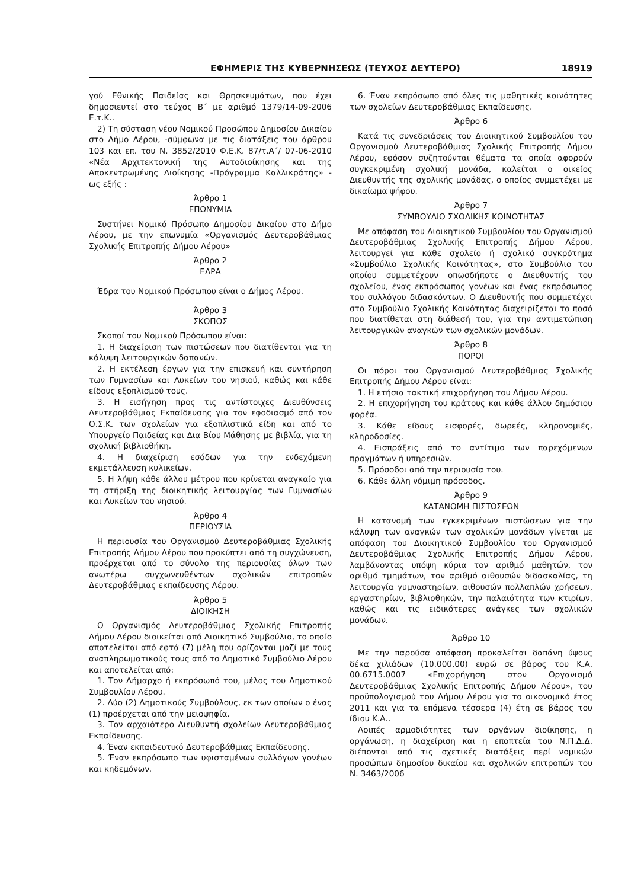ΕΦΗΜΕΡΙΣ ΤΗΣ ΚΥΒΕΡΝΗΣΕΩΣ (ΤΕΥΧΟΣ ΔΕΥΤΕΡΟ) 18919
γού Εθνικής Παιδείας και Θρησκευμάτων, που έχει δημοσιευτεί στο τεύχος Β΄ με αριθμό 1379/14-09-2006 Ε.τ.Κ..
2) Τη σύσταση νέου Νομικού Προσώπου Δημοσίου Δικαίου στο Δήμο Λέρου, -σύμφωνα με τις διατάξεις του άρθρου 103 και επ. του Ν. 3852/2010 Φ.Ε.Κ. 87/τ.Α΄/ 07-06-2010 «Νέα Αρχιτεκτονική της Αυτοδιοίκησης και της Αποκεντρωμένης Διοίκησης -Πρόγραμμα Καλλικράτης» - ως εξής :
Άρθρο 1
ΕΠΩΝΥΜΙΑ
Συστήνει Νομικό Πρόσωπο Δημοσίου Δικαίου στο Δήμο Λέρου, με την επωνυμία «Οργανισμός Δευτεροβάθμιας Σχολικής Επιτροπής Δήμου Λέρου»
Άρθρο 2
ΕΔΡΑ
Έδρα του Νομικού Πρόσωπου είναι ο Δήμος Λέρου.
Άρθρο 3
ΣΚΟΠΟΣ
Σκοποί του Νομικού Πρόσωπου είναι:
1. Η διαχείριση των πιστώσεων που διατίθενται για τη κάλυψη λειτουργικών δαπανών.
2. Η εκτέλεση έργων για την επισκευή και συντήρηση των Γυμνασίων και Λυκείων του νησιού, καθώς και κάθε είδους εξοπλισμού τους.
3. Η εισήγηση προς τις αντίστοιχες Διευθύνσεις Δευτεροβάθμιας Εκπαίδευσης για τον εφοδιασμό από τον Ο.Σ.Κ. των σχολείων για εξοπλιστικά είδη και από το Υπουργείο Παιδείας και Δια Βίου Μάθησης με βιβλία, για τη σχολική βιβλιοθήκη.
4. Η διαχείριση εσόδων για την ενδεχόμενη εκμετάλλευση κυλικείων.
5. Η λήψη κάθε άλλου μέτρου που κρίνεται αναγκαίο για τη στήριξη της διοικητικής λειτουργίας των Γυμνασίων και Λυκείων του νησιού.
Άρθρο 4
ΠΕΡΙΟΥΣΙΑ
Η περιουσία του Οργανισμού Δευτεροβάθμιας Σχολικής Επιτροπής Δήμου Λέρου που προκύπτει από τη συγχώνευση, προέρχεται από το σύνολο της περιουσίας όλων των ανωτέρω συγχωνευθέντων σχολικών επιτροπών Δευτεροβάθμιας εκπαίδευσης Λέρου.
Άρθρο 5
ΔΙΟΙΚΗΣΗ
Ο Οργανισμός Δευτεροβάθμιας Σχολικής Επιτροπής Δήμου Λέρου διοικείται από Διοικητικό Συμβούλιο, το οποίο αποτελείται από εφτά (7) μέλη που ορίζονται μαζί με τους αναπληρωματικούς τους από το Δημοτικό Συμβούλιο Λέρου και αποτελείται από:
1. Τον Δήμαρχο ή εκπρόσωπό του, μέλος του Δημοτικού Συμβουλίου Λέρου.
2. Δύο (2) Δημοτικούς Συμβούλους, εκ των οποίων ο ένας (1) προέρχεται από την μειοψηφία.
3. Τον αρχαιότερο Διευθυντή σχολείων Δευτεροβάθμιας Εκπαίδευσης.
4. Έναν εκπαιδευτικό Δευτεροβάθμιας Εκπαίδευσης.
5. Έναν εκπρόσωπο των υφισταμένων συλλόγων γονέων και κηδεμόνων.
6. Έναν εκπρόσωπο από όλες τις μαθητικές κοινότητες των σχολείων Δευτεροβάθμιας Εκπαίδευσης.
Άρθρο 6
Κατά τις συνεδριάσεις του Διοικητικού Συμβουλίου του Οργανισμού Δευτεροβάθμιας Σχολικής Επιτροπής Δήμου Λέρου, εφόσον συζητούνται θέματα τα οποία αφορούν συγκεκριμένη σχολική μονάδα, καλείται ο οικείος Διευθυντής της σχολικής μονάδας, ο οποίος συμμετέχει με δικαίωμα ψήφου.
Άρθρο 7
ΣΥΜΒΟΥΛΙΟ ΣΧΟΛΙΚΗΣ ΚΟΙΝΟΤΗΤΑΣ
Με απόφαση του Διοικητικού Συμβουλίου του Οργανισμού Δευτεροβάθμιας Σχολικής Επιτροπής Δήμου Λέρου, λειτουργεί για κάθε σχολείο ή σχολικό συγκρότημα «Συμβούλιο Σχολικής Κοινότητας», στο Συμβούλιο του οποίου συμμετέχουν οπωσδήποτε ο Διευθυντής του σχολείου, ένας εκπρόσωπος γονέων και ένας εκπρόσωπος του συλλόγου διδασκόντων. Ο Διευθυντής που συμμετέχει στο Συμβούλιο Σχολικής Κοινότητας διαχειρίζεται το ποσό που διατίθεται στη διάθεσή του, για την αντιμετώπιση λειτουργικών αναγκών των σχολικών μονάδων.
Άρθρο 8
ΠΟΡΟΙ
Οι πόροι του Οργανισμού Δευτεροβάθμιας Σχολικής Επιτροπής Δήμου Λέρου είναι:
1. Η ετήσια τακτική επιχορήγηση του Δήμου Λέρου.
2. Η επιχορήγηση του κράτους και κάθε άλλου δημόσιου φορέα.
3. Κάθε είδους εισφορές, δωρεές, κληρονομιές, κληροδοσίες.
4. Εισπράξεις από το αντίτιμο των παρεχόμενων πραγμάτων ή υπηρεσιών.
5. Πρόσοδοι από την περιουσία του.
6. Κάθε άλλη νόμιμη πρόσοδος.
Άρθρο 9
ΚΑΤΑΝΟΜΗ ΠΙΣΤΩΣΕΩΝ
Η κατανομή των εγκεκριμένων πιστώσεων για την κάλυψη των αναγκών των σχολικών μονάδων γίνεται με απόφαση του Διοικητικού Συμβουλίου του Οργανισμού Δευτεροβάθμιας Σχολικής Επιτροπής Δήμου Λέρου, λαμβάνοντας υπόψη κύρια τον αριθμό μαθητών, τον αριθμό τμημάτων, τον αριθμό αιθουσών διδασκαλίας, τη λειτουργία γυμναστηρίων, αιθουσών πολλαπλών χρήσεων, εργαστηρίων, βιβλιοθηκών, την παλαιότητα των κτιρίων, καθώς και τις ειδικότερες ανάγκες των σχολικών μονάδων.
Άρθρο 10
Με την παρούσα απόφαση προκαλείται δαπάνη ύψους δέκα χιλιάδων (10.000,00) ευρώ σε βάρος του Κ.Α. 00.6715.0007 «Επιχορήγηση στον Οργανισμό Δευτεροβάθμιας Σχολικής Επιτροπής Δήμου Λέρου», του προϋπολογισμού του Δήμου Λέρου για το οικονομικό έτος 2011 και για τα επόμενα τέσσερα (4) έτη σε βάρος του ίδιου Κ.Α..
Λοιπές αρμοδιότητες των οργάνων διοίκησης, η οργάνωση, η διαχείριση και η εποπτεία του Ν.Π.Δ.Δ. διέπονται από τις σχετικές διατάξεις περί νομικών προσώπων δημοσίου δικαίου και σχολικών επιτροπών του Ν. 3463/2006